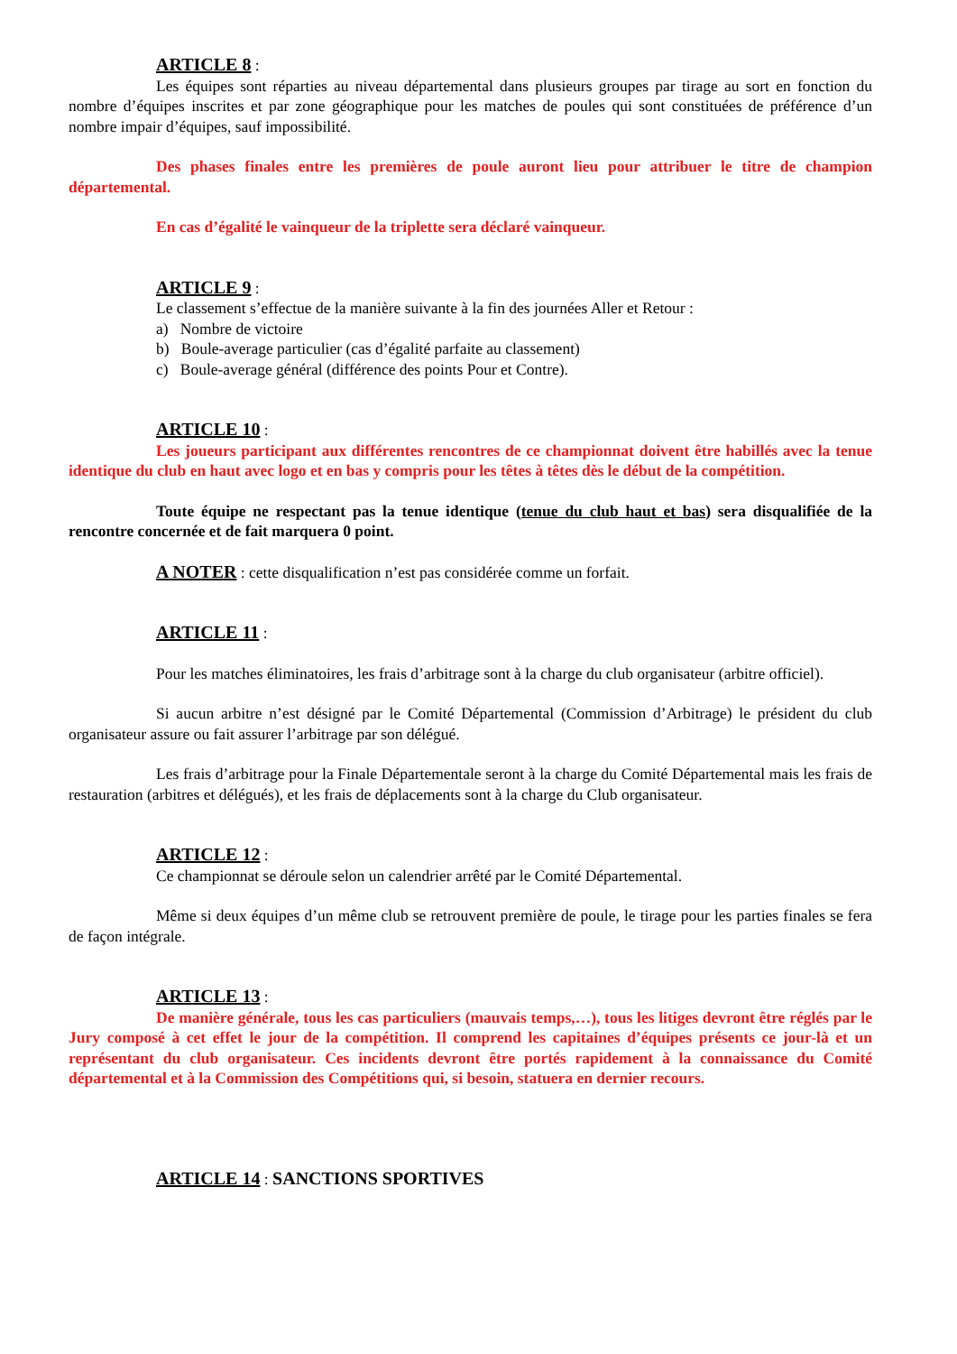ARTICLE 8 :
Les équipes sont réparties au niveau départemental dans plusieurs groupes par tirage au sort en fonction du nombre d’équipes inscrites et par zone géographique pour les matches de poules qui sont constituées de préférence d’un nombre impair d’équipes, sauf impossibilité.
Des phases finales entre les premières de poule auront lieu pour attribuer le titre de champion départemental.
En cas d’égalité le vainqueur de la triplette sera déclaré vainqueur.
ARTICLE 9 :
Le classement s’effectue de la manière suivante à la fin des journées Aller et Retour :
a) Nombre de victoire
b) Boule-average particulier (cas d’égalité parfaite au classement)
c) Boule-average général (différence des points Pour et Contre).
ARTICLE 10 :
Les joueurs participant aux différentes rencontres de ce championnat doivent être habillés avec la tenue identique du club en haut avec logo et en bas y compris pour les têtes à têtes dès le début de la compétition.
Toute équipe ne respectant pas la tenue identique (tenue du club haut et bas) sera disqualifiée de la rencontre concernée et de fait marquera 0 point.
A NOTER : cette disqualification n’est pas considérée comme un forfait.
ARTICLE 11 :
Pour les matches éliminatoires, les frais d’arbitrage sont à la charge du club organisateur (arbitre officiel).
Si aucun arbitre n’est désigné par le Comité Départemental (Commission d’Arbitrage) le président du club organisateur assure ou fait assurer l’arbitrage par son délégué.
Les frais d’arbitrage pour la Finale Départementale seront à la charge du Comité Départemental mais les frais de restauration (arbitres et délégués), et les frais de déplacements sont à la charge du Club organisateur.
ARTICLE 12 :
Ce championnat se déroule selon un calendrier arrêté par le Comité Départemental.
Même si deux équipes d’un même club se retrouvent première de poule, le tirage pour les parties finales se fera de façon intégrale.
ARTICLE 13 :
De manière générale, tous les cas particuliers (mauvais temps,…), tous les litiges devront être réglés par le Jury composé à cet effet le jour de la compétition. Il comprend les capitaines d’équipes présents ce jour-là et un représentant du club organisateur. Ces incidents devront être portés rapidement à la connaissance du Comité départemental et à la Commission des Compétitions qui, si besoin, statuera en dernier recours.
ARTICLE 14 : SANCTIONS SPORTIVES